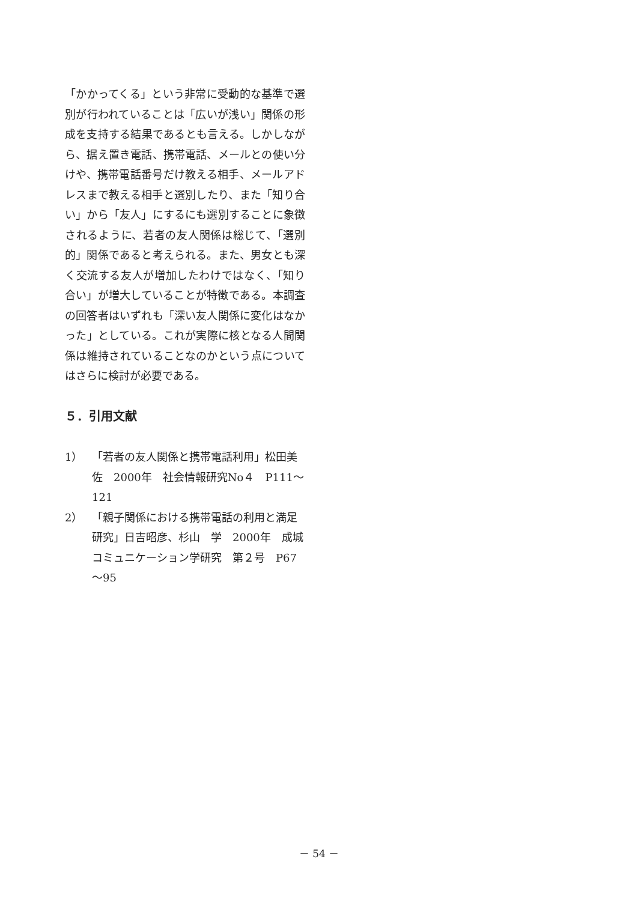「かかってくる」という非常に受動的な基準で選別が行われていることは「広いが浅い」関係の形成を支持する結果であるとも言える。しかしながら、据え置き電話、携帯電話、メールとの使い分けや、携帯電話番号だけ教える相手、メールアドレスまで教える相手と選別したり、また「知り合い」から「友人」にするにも選別することに象徴されるように、若者の友人関係は総じて、「選別的」関係であると考えられる。また、男女とも深く交流する友人が増加したわけではなく、「知り合い」が増大していることが特徴である。本調査の回答者はいずれも「深い友人関係に変化はなかった」としている。これが実際に核となる人間関係は維持されていることなのかという点についてはさらに検討が必要である。
５．引用文献
1） 「若者の友人関係と携帯電話利用」松田美佐　2000年　社会情報研究No４　P111～121
2） 「親子関係における携帯電話の利用と満足研究」日吉昭彦、杉山　学　2000年　成城コミュニケーション学研究　第２号　P67～95
－ 54 －